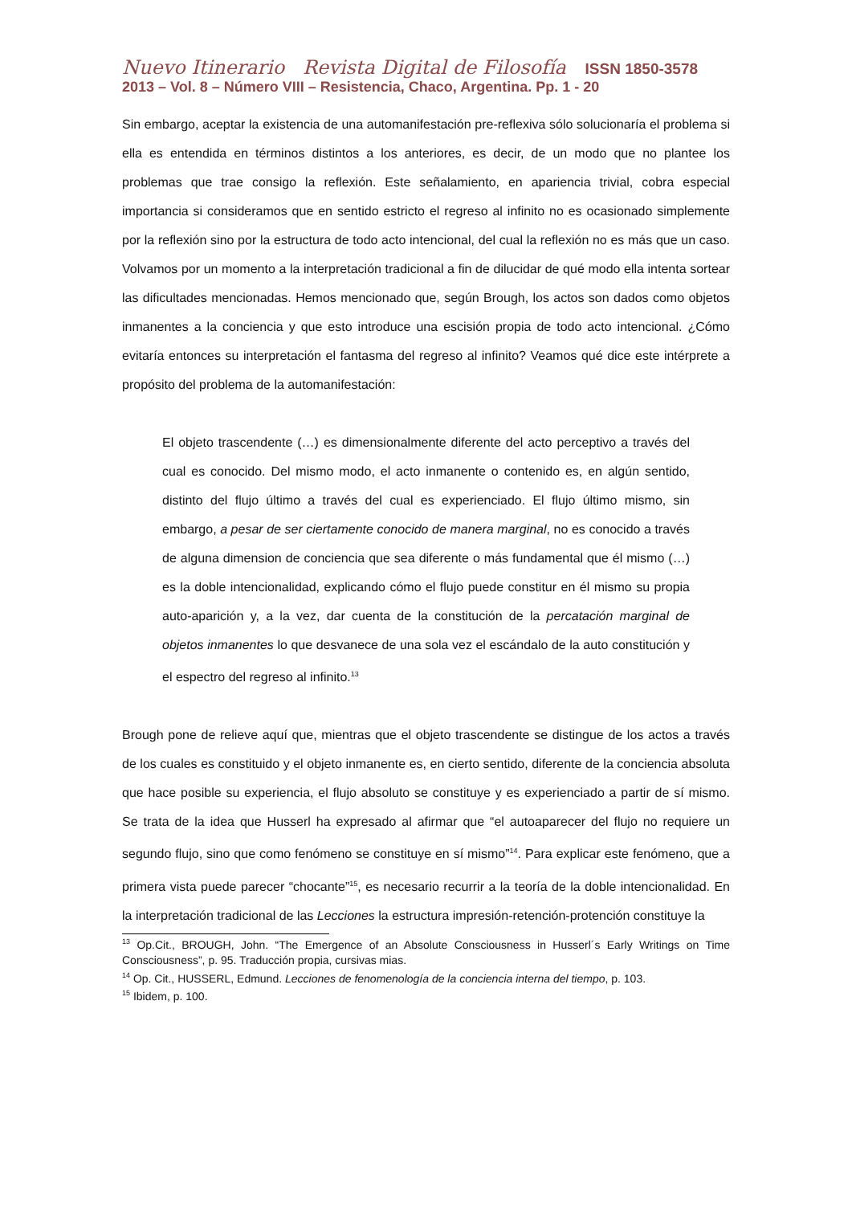Nuevo Itinerario Revista Digital de Filosofía ISSN 1850-3578
2013 – Vol. 8 – Número VIII – Resistencia, Chaco, Argentina. Pp. 1 - 20
Sin embargo, aceptar la existencia de una automanifestación pre-reflexiva sólo solucionaría el problema si ella es entendida en términos distintos a los anteriores, es decir, de un modo que no plantee los problemas que trae consigo la reflexión. Este señalamiento, en apariencia trivial, cobra especial importancia si consideramos que en sentido estricto el regreso al infinito no es ocasionado simplemente por la reflexión sino por la estructura de todo acto intencional, del cual la reflexión no es más que un caso. Volvamos por un momento a la interpretación tradicional a fin de dilucidar de qué modo ella intenta sortear las dificultades mencionadas. Hemos mencionado que, según Brough, los actos son dados como objetos inmanentes a la conciencia y que esto introduce una escisión propia de todo acto intencional. ¿Cómo evitaría entonces su interpretación el fantasma del regreso al infinito? Veamos qué dice este intérprete a propósito del problema de la automanifestación:
El objeto trascendente (…) es dimensionalmente diferente del acto perceptivo a través del cual es conocido. Del mismo modo, el acto inmanente o contenido es, en algún sentido, distinto del flujo último a través del cual es experienciado. El flujo último mismo, sin embargo, a pesar de ser ciertamente conocido de manera marginal, no es conocido a través de alguna dimension de conciencia que sea diferente o más fundamental que él mismo (…) es la doble intencionalidad, explicando cómo el flujo puede constitur en él mismo su propia auto-aparición y, a la vez, dar cuenta de la constitución de la percatación marginal de objetos inmanentes lo que desvanece de una sola vez el escándalo de la auto constitución y el espectro del regreso al infinito.<sup>13</sup>
Brough pone de relieve aquí que, mientras que el objeto trascendente se distingue de los actos a través de los cuales es constituido y el objeto inmanente es, en cierto sentido, diferente de la conciencia absoluta que hace posible su experiencia, el flujo absoluto se constituye y es experienciado a partir de sí mismo. Se trata de la idea que Husserl ha expresado al afirmar que “el autoaparecer del flujo no requiere un segundo flujo, sino que como fenómeno se constituye en sí mismo”<sup>14</sup>. Para explicar este fenómeno, que a primera vista puede parecer “chocante”<sup>15</sup>, es necesario recurrir a la teoría de la doble intencionalidad. En la interpretación tradicional de las Lecciones la estructura impresión-retención-protención constituye la
<sup>13</sup> Op.Cit., BROUGH, John. “The Emergence of an Absolute Consciousness in Husserl´s Early Writings on Time Consciousness”, p. 95. Traducción propia, cursivas mias.
<sup>14</sup> Op. Cit., HUSSERL, Edmund. Lecciones de fenomenología de la conciencia interna del tiempo, p. 103.
<sup>15</sup> Ibidem, p. 100.